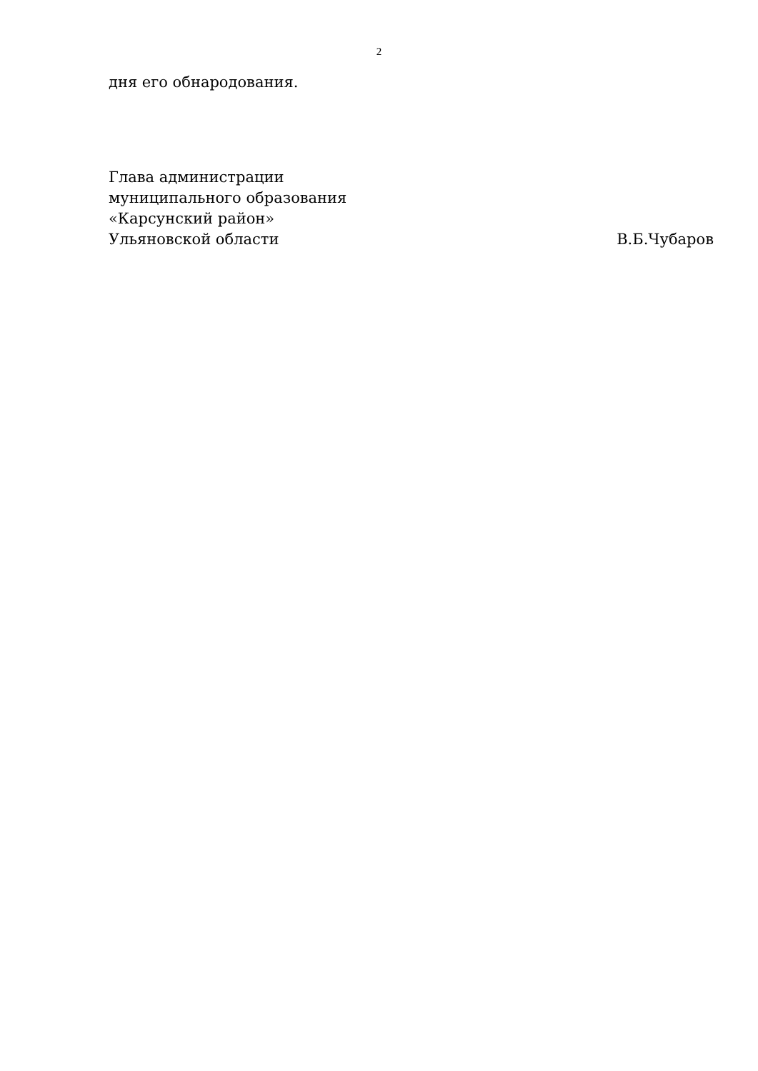2
дня его обнародования.
Глава администрации
муниципального образования
«Карсунский район»
Ульяновской области В.Б.Чубаров